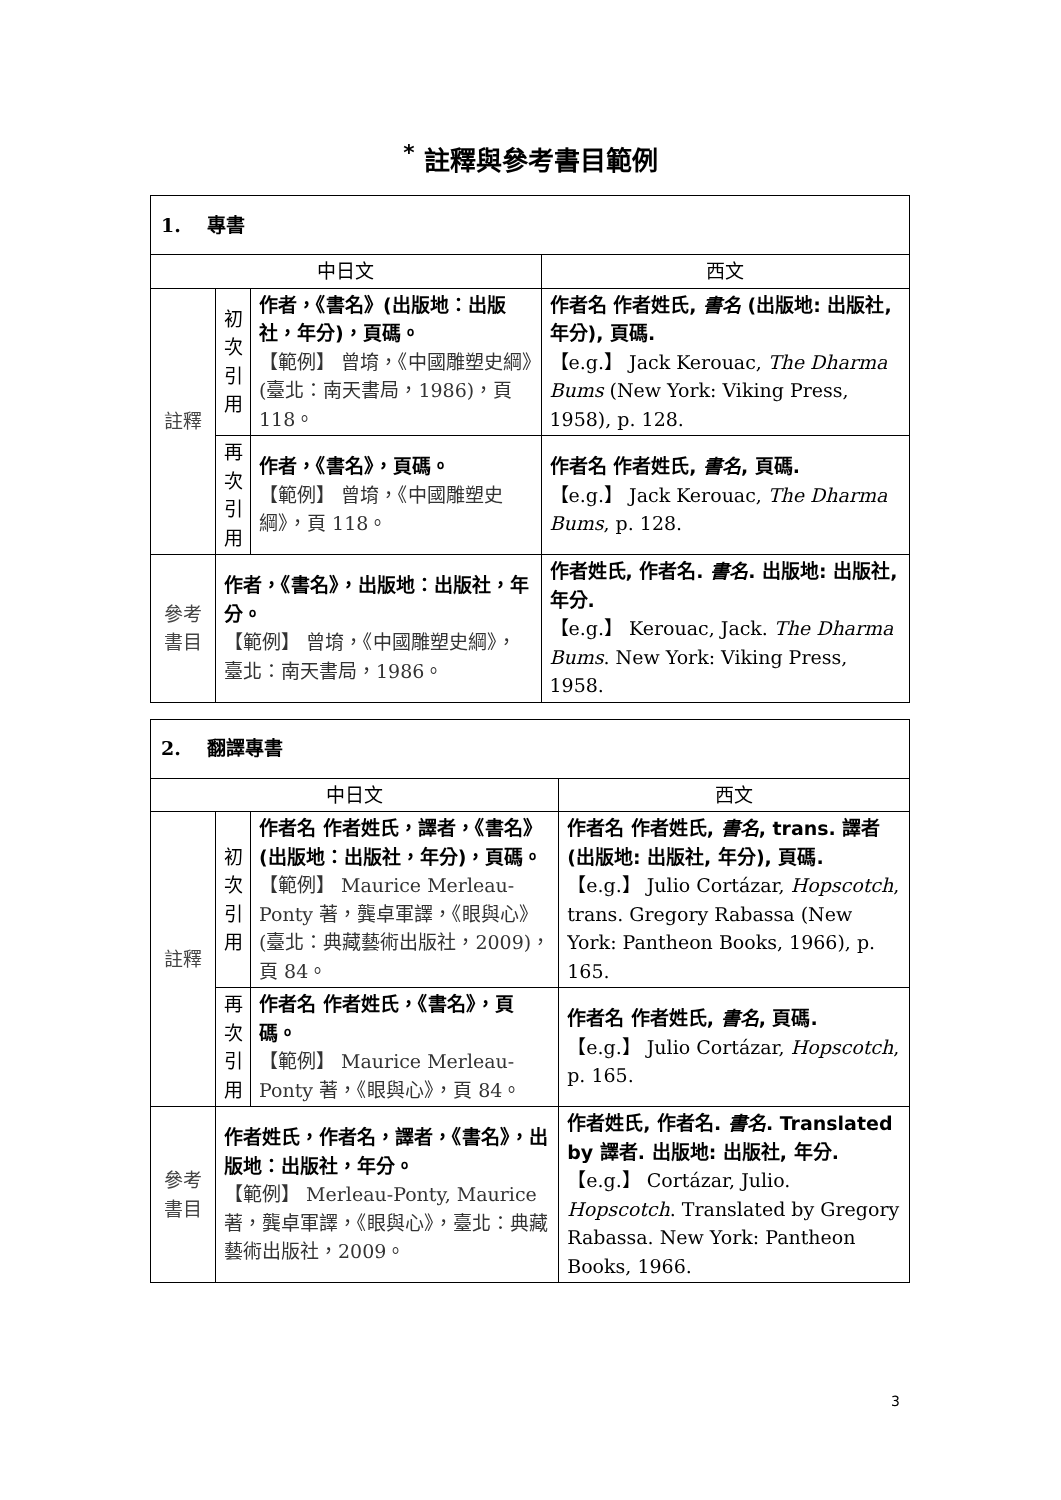<sup>*</sup> 註釋與參考書目範例
| 1. 專書 | | | |
| 中日文 | | | 西文 |
| 註釋 | 初 次 引 用 | 作者，《書名》(出版地：出版社，年分)，頁碼。 【範例】 曾堉，《中國雕塑史綱》(臺北：南天書局，1986)，頁 118。 | 作者名 作者姓氏, 書名 (出版地: 出版社, 年分), 頁碼. 【e.g.】 Jack Kerouac, The Dharma Bums (New York: Viking Press, 1958), p. 128. |
| | 再 次 引 用 | 作者，《書名》，頁碼。 【範例】 曾堉，《中國雕塑史綱》，頁 118。 | 作者名 作者姓氏, 書名 , 頁碼. 【e.g.】 Jack Kerouac, The Dharma Bums , p. 128. |
| 參考 書目 | 作者，《書名》，出版地：出版社，年分。 【範例】 曾堉，《中國雕塑史綱》，臺北：南天書局，1986。 | | 作者姓氏, 作者名. 書名 . 出版地: 出版社, 年分. 【e.g.】 Kerouac, Jack. The Dharma Bums . New York: Viking Press, 1958. |
| 2. 翻譯專書 | | | |
| 中日文 | | | 西文 |
| 註釋 | 初 次 引 用 | 作者名 作者姓氏，譯者，《書名》(出版地：出版社，年分)，頁碼。 【範例】 Maurice Merleau-Ponty 著，龔卓軍譯，《眼與心》(臺北：典藏藝術出版社，2009)，頁 84。 | 作者名 作者姓氏, 書名 , trans. 譯者 (出版地: 出版社, 年分), 頁碼. 【e.g.】 Julio Cortázar, Hopscotch , trans. Gregory Rabassa (New York: Pantheon Books, 1966), p. 165. |
| | 再 次 引 用 | 作者名 作者姓氏，《書名》，頁碼。 【範例】 Maurice Merleau-Ponty 著，《眼與心》，頁 84。 | 作者名 作者姓氏, 書名 , 頁碼. 【e.g.】 Julio Cortázar, Hopscotch , p. 165. |
| 參考 書目 | 作者姓氏，作者名，譯者，《書名》，出版地：出版社，年分。 【範例】 Merleau-Ponty, Maurice 著，龔卓軍譯，《眼與心》，臺北：典藏藝術出版社，2009。 | | 作者姓氏, 作者名. 書名 . Translated by 譯者. 出版地: 出版社, 年分. 【e.g.】 Cortázar, Julio. Hopscotch . Translated by Gregory Rabassa. New York: Pantheon Books, 1966. |
3